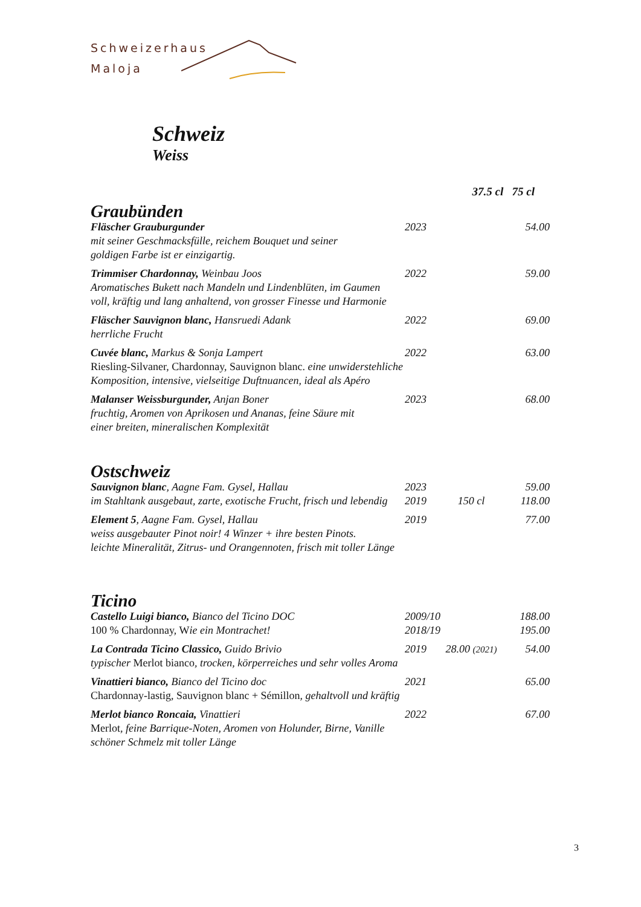Schweizerhaus
Maloja
Schweiz
Weiss
| | | 37.5 cl 75 cl | |
| Graubünden | | | |
| Fläscher Grauburgunder mit seiner Geschmacksfülle, reichem Bouquet und seiner goldigen Farbe ist er einzigartig. | 2023 | | 54.00 |
| Trimmiser Chardonnay, Weinbau Joos Aromatisches Bukett nach Mandeln und Lindenblüten, im Gaumen voll, kräftig und lang anhaltend, von grosser Finesse und Harmonie | 2022 | | 59.00 |
| Fläscher Sauvignon blanc, Hansruedi Adank herrliche Frucht | 2022 | | 69.00 |
| Cuvée blanc, Markus & Sonja Lampert Riesling-Silvaner, Chardonnay, Sauvignon blanc. eine unwiderstehliche Komposition, intensive, vielseitige Duftnuancen, ideal als Apéro | 2022 | | 63.00 |
| Malanser Weissburgunder, Anjan Boner fruchtig, Aromen von Aprikosen und Ananas, feine Säure mit einer breiten, mineralischen Komplexität | 2023 | | 68.00 |
| Ostschweiz | | | |
| Sauvignon blanc , Aagne Fam. Gysel, Hallau im Stahltank ausgebaut, zarte, exotische Frucht, frisch und lebendig | 2023 2019 | 150 cl | 59.00 118.00 |
| Element 5 , Aagne Fam. Gysel, Hallau weiss ausgebauter Pinot noir! 4 Winzer + ihre besten Pinots. leichte Mineralität, Zitrus- und Orangennoten, frisch mit toller Länge | 2019 | | 77.00 |
| Ticino | | | |
| Castello Luigi bianco, Bianco del Ticino DOC 100 % Chardonnay, W ie ein Montrachet! | 2009/10 2018/19 | | 188.00 195.00 |
| La Contrada Ticino Classico, Guido Brivio typischer Merlot bianco , trocken, körperreiches und sehr volles Aroma | 2019 | 28.00 (2021) | 54.00 |
| Vinattieri bianco, Bianco del Ticino doc Chardonnay-lastig, Sauvignon blanc + Sémillon , gehaltvoll und kräftig | 2021 | | 65.00 |
| Merlot bianco Roncaia, Vinattieri Merlot , feine Barrique-Noten, Aromen von Holunder, Birne, Vanille schöner Schmelz mit toller Länge | 2022 | | 67.00 |
3